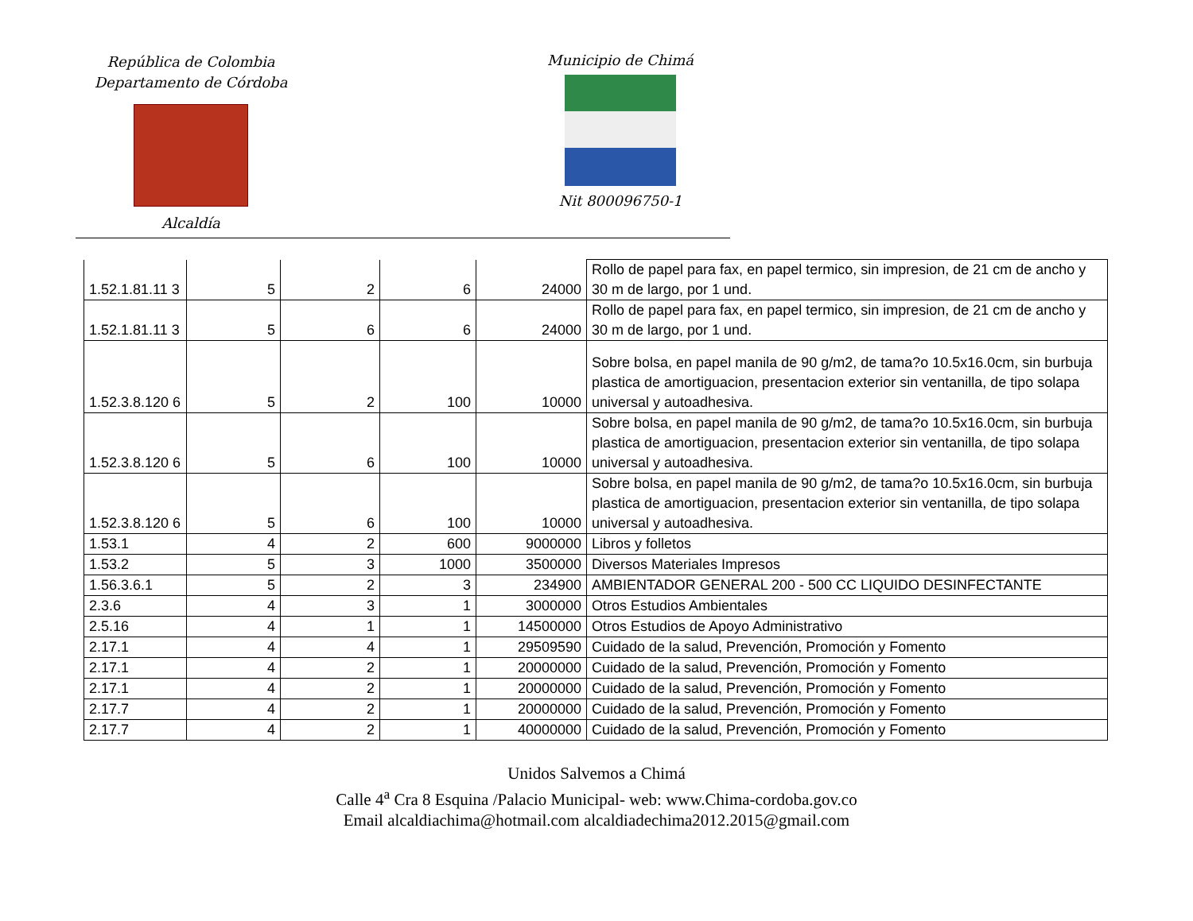República de Colombia
Departamento de Córdoba
Alcaldía
Municipio de Chimá
Nit 800096750-1
| 1.52.1.81.11 3 | 5 | 2 | 6 | 24000 | Rollo de papel para fax, en papel termico, sin impresion, de 21 cm de ancho y 30 m de largo, por 1 und. |
| 1.52.1.81.11 3 | 5 | 6 | 6 | 24000 | Rollo de papel para fax, en papel termico, sin impresion, de 21 cm de ancho y 30 m de largo, por 1 und. |
| 1.52.3.8.120 6 | 5 | 2 | 100 | 10000 | Sobre bolsa, en papel manila de 90 g/m2, de tama?o 10.5x16.0cm, sin burbuja plastica de amortiguacion, presentacion exterior sin ventanilla, de tipo solapa universal y autoadhesiva. |
| 1.52.3.8.120 6 | 5 | 6 | 100 | 10000 | Sobre bolsa, en papel manila de 90 g/m2, de tama?o 10.5x16.0cm, sin burbuja plastica de amortiguacion, presentacion exterior sin ventanilla, de tipo solapa universal y autoadhesiva. |
| 1.52.3.8.120 6 | 5 | 6 | 100 | 10000 | Sobre bolsa, en papel manila de 90 g/m2, de tama?o 10.5x16.0cm, sin burbuja plastica de amortiguacion, presentacion exterior sin ventanilla, de tipo solapa universal y autoadhesiva. |
| 1.53.1 | 4 | 2 | 600 | 9000000 | Libros y folletos |
| 1.53.2 | 5 | 3 | 1000 | 3500000 | Diversos Materiales Impresos |
| 1.56.3.6.1 | 5 | 2 | 3 | 234900 | AMBIENTADOR GENERAL 200 - 500 CC LIQUIDO DESINFECTANTE |
| 2.3.6 | 4 | 3 | 1 | 3000000 | Otros Estudios Ambientales |
| 2.5.16 | 4 | 1 | 1 | 14500000 | Otros Estudios de Apoyo Administrativo |
| 2.17.1 | 4 | 4 | 1 | 29509590 | Cuidado de la salud, Prevención, Promoción y Fomento |
| 2.17.1 | 4 | 2 | 1 | 20000000 | Cuidado de la salud, Prevención, Promoción y Fomento |
| 2.17.1 | 4 | 2 | 1 | 20000000 | Cuidado de la salud, Prevención, Promoción y Fomento |
| 2.17.7 | 4 | 2 | 1 | 20000000 | Cuidado de la salud, Prevención, Promoción y Fomento |
| 2.17.7 | 4 | 2 | 1 | 40000000 | Cuidado de la salud, Prevención, Promoción y Fomento |
Unidos Salvemos a Chimá
Calle 4<sup>a</sup> Cra 8 Esquina /Palacio Municipal- web: www.Chima-cordoba.gov.co
Email alcaldiachima@hotmail.com alcaldiadechima2012.2015@gmail.com